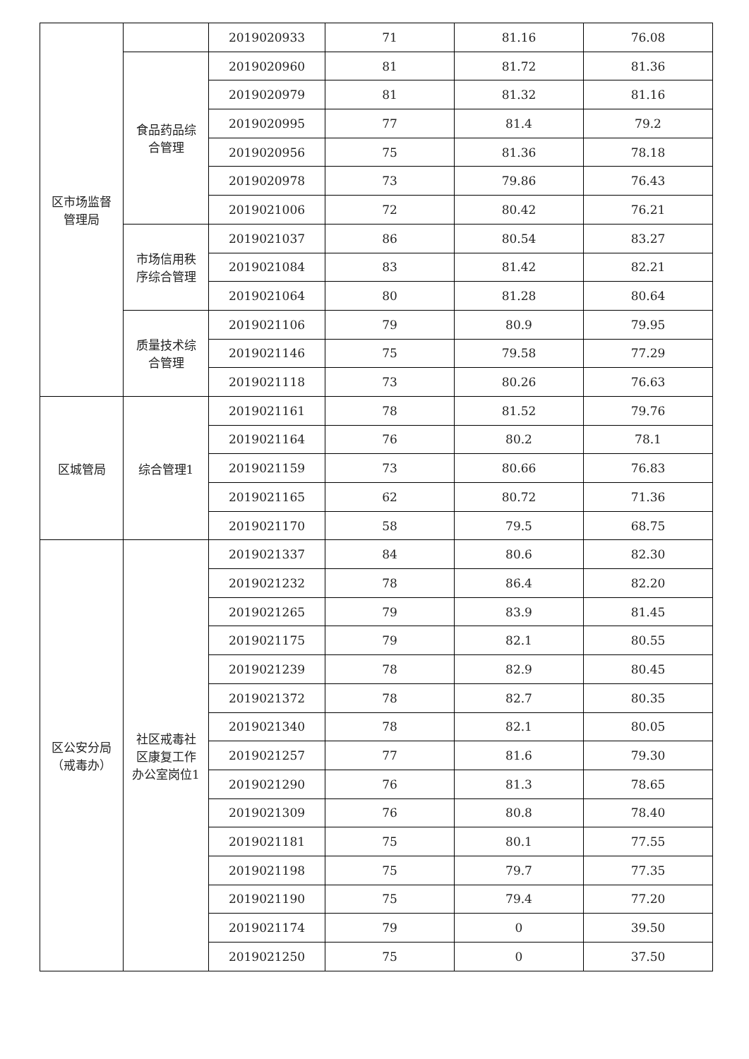| 区市场监督 管理局 | | 2019020933 | 71 | 81.16 | 76.08 |
| | 食品药品综 合管理 | 2019020960 | 81 | 81.72 | 81.36 |
| | | 2019020979 | 81 | 81.32 | 81.16 |
| | | 2019020995 | 77 | 81.4 | 79.2 |
| | | 2019020956 | 75 | 81.36 | 78.18 |
| | | 2019020978 | 73 | 79.86 | 76.43 |
| | | 2019021006 | 72 | 80.42 | 76.21 |
| | 市场信用秩 序综合管理 | 2019021037 | 86 | 80.54 | 83.27 |
| | | 2019021084 | 83 | 81.42 | 82.21 |
| | | 2019021064 | 80 | 81.28 | 80.64 |
| | 质量技术综 合管理 | 2019021106 | 79 | 80.9 | 79.95 |
| | | 2019021146 | 75 | 79.58 | 77.29 |
| | | 2019021118 | 73 | 80.26 | 76.63 |
| 区城管局 | 综合管理1 | 2019021161 | 78 | 81.52 | 79.76 |
| | | 2019021164 | 76 | 80.2 | 78.1 |
| | | 2019021159 | 73 | 80.66 | 76.83 |
| | | 2019021165 | 62 | 80.72 | 71.36 |
| | | 2019021170 | 58 | 79.5 | 68.75 |
| 区公安分局 （戒毒办） | 社区戒毒社 区康复工作 办公室岗位1 | 2019021337 | 84 | 80.6 | 82.30 |
| | | 2019021232 | 78 | 86.4 | 82.20 |
| | | 2019021265 | 79 | 83.9 | 81.45 |
| | | 2019021175 | 79 | 82.1 | 80.55 |
| | | 2019021239 | 78 | 82.9 | 80.45 |
| | | 2019021372 | 78 | 82.7 | 80.35 |
| | | 2019021340 | 78 | 82.1 | 80.05 |
| | | 2019021257 | 77 | 81.6 | 79.30 |
| | | 2019021290 | 76 | 81.3 | 78.65 |
| | | 2019021309 | 76 | 80.8 | 78.40 |
| | | 2019021181 | 75 | 80.1 | 77.55 |
| | | 2019021198 | 75 | 79.7 | 77.35 |
| | | 2019021190 | 75 | 79.4 | 77.20 |
| | | 2019021174 | 79 | 0 | 39.50 |
| | | 2019021250 | 75 | 0 | 37.50 |